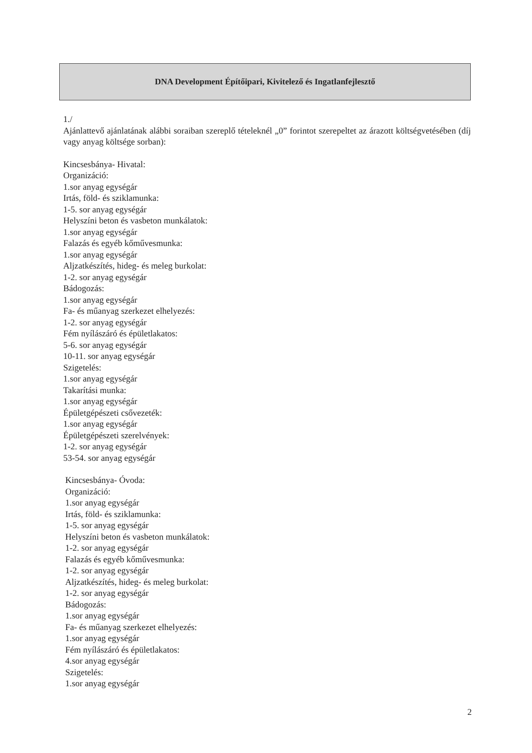DNA Development Építőipari, Kivitelező és Ingatlanfejlesztő
1./
Ajánlattevő ajánlatának alábbi soraiban szereplő tételeknél „0” forintot szerepeltet az árazott költségvetésében (díj vagy anyag költsége sorban):
Kincsesbánya- Hivatal:
Organizáció:
1.sor anyag egységár
Irtás, föld- és sziklamunka:
1-5. sor anyag egységár
Helyszíni beton és vasbeton munkálatok:
1.sor anyag egységár
Falazás és egyéb kőművesmunka:
1.sor anyag egységár
Aljzatkészítés, hideg- és meleg burkolat:
1-2. sor anyag egységár
Bádogozás:
1.sor anyag egységár
Fa- és műanyag szerkezet elhelyezés:
1-2. sor anyag egységár
Fém nyílászáró és épületlakatos:
5-6. sor anyag egységár
10-11. sor anyag egységár
Szigetelés:
1.sor anyag egységár
Takarítási munka:
1.sor anyag egységár
Épületgépészeti csővezeték:
1.sor anyag egységár
Épületgépészeti szerelvények:
1-2. sor anyag egységár
53-54. sor anyag egységár
Kincsesbánya- Óvoda:
Organizáció:
1.sor anyag egységár
Irtás, föld- és sziklamunka:
1-5. sor anyag egységár
Helyszíni beton és vasbeton munkálatok:
1-2. sor anyag egységár
Falazás és egyéb kőművesmunka:
1-2. sor anyag egységár
Aljzatkészítés, hideg- és meleg burkolat:
1-2. sor anyag egységár
Bádogozás:
1.sor anyag egységár
Fa- és műanyag szerkezet elhelyezés:
1.sor anyag egységár
Fém nyílászáró és épületlakatos:
4.sor anyag egységár
Szigetelés:
1.sor anyag egységár
2